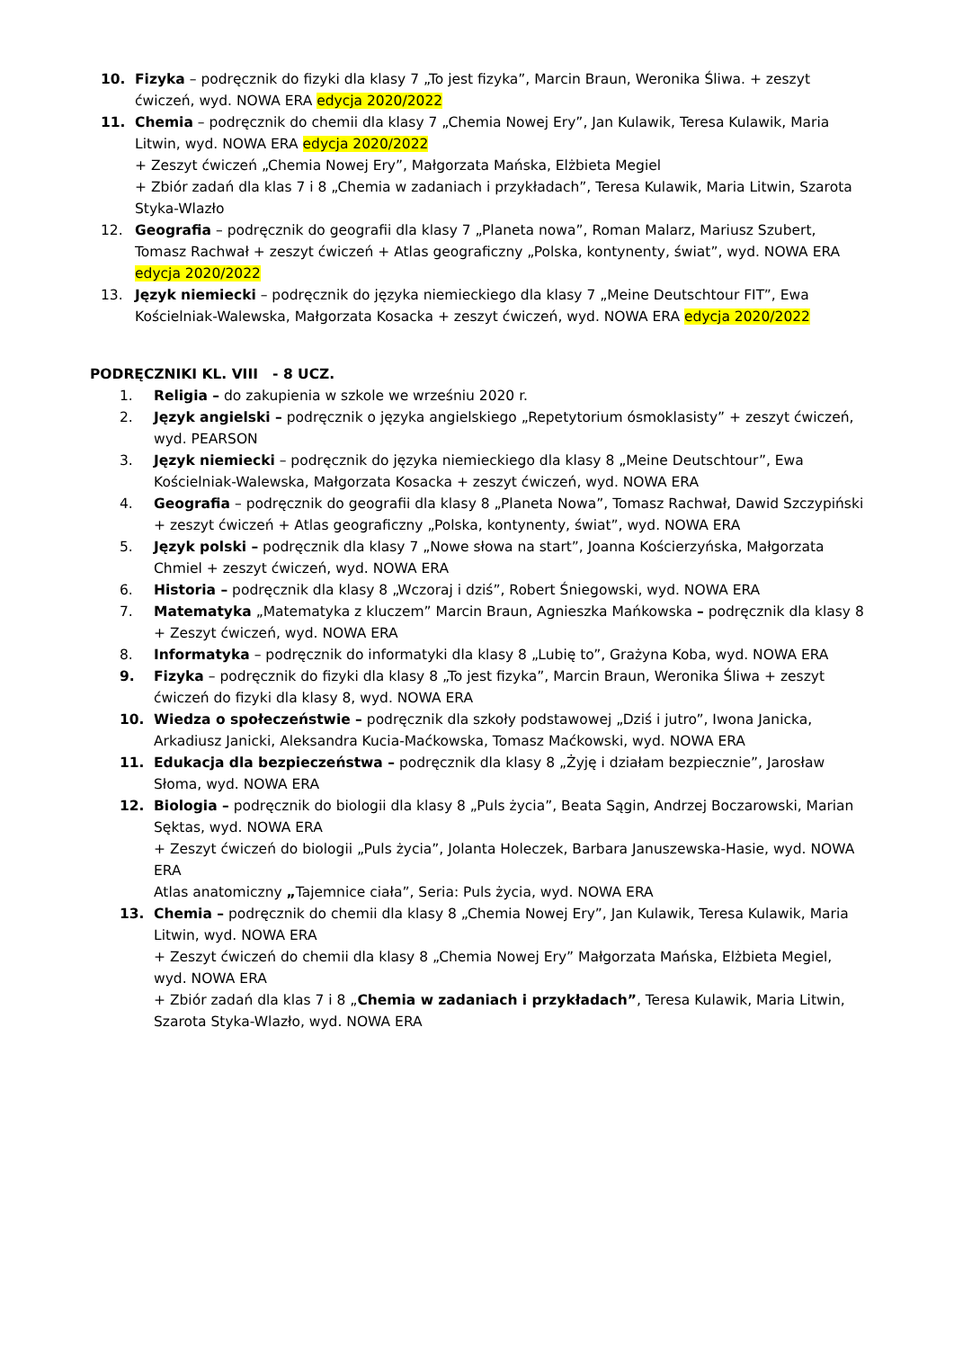10. Fizyka – podręcznik do fizyki dla klasy 7 „To jest fizyka”, Marcin Braun, Weronika Śliwa. + zeszyt ćwiczeń, wyd. NOWA ERA edycja 2020/2022
11. Chemia – podręcznik do chemii dla klasy 7 „Chemia Nowej Ery”, Jan Kulawik, Teresa Kulawik, Maria Litwin, wyd. NOWA ERA edycja 2020/2022
+ Zeszyt ćwiczeń „Chemia Nowej Ery”, Małgorzata Mańska, Elżbieta Megiel
+ Zbiór zadań dla klas 7 i 8 „Chemia w zadaniach i przykładach”, Teresa Kulawik, Maria Litwin, Szarota Styka-Wlazło
12. Geografia – podręcznik do geografii dla klasy 7 „Planeta nowa”, Roman Malarz, Mariusz Szubert, Tomasz Rachwał + zeszyt ćwiczeń + Atlas geograficzny „Polska, kontynenty, świat”, wyd. NOWA ERA edycja 2020/2022
13. Język niemiecki – podręcznik do języka niemieckiego dla klasy 7 „Meine Deutschtour FIT”, Ewa Kościelniak-Walewska, Małgorzata Kosacka + zeszyt ćwiczeń, wyd. NOWA ERA edycja 2020/2022
PODRĘCZNIKI KL. VIII - 8 UCZ.
1. Religia – do zakupienia w szkole we wrześniu 2020 r.
2. Język angielski – podręcznik o języka angielskiego „Repetytorium ósmoklasisty” + zeszyt ćwiczeń, wyd. PEARSON
3. Język niemiecki – podręcznik do języka niemieckiego dla klasy 8 „Meine Deutschtour”, Ewa Kościelniak-Walewska, Małgorzata Kosacka + zeszyt ćwiczeń, wyd. NOWA ERA
4. Geografia – podręcznik do geografii dla klasy 8 „Planeta Nowa”, Tomasz Rachwał, Dawid Szczypiński + zeszyt ćwiczeń + Atlas geograficzny „Polska, kontynenty, świat”, wyd. NOWA ERA
5. Język polski – podręcznik dla klasy 7 „Nowe słowa na start”, Joanna Kościerzyńska, Małgorzata Chmiel + zeszyt ćwiczeń, wyd. NOWA ERA
6. Historia – podręcznik dla klasy 8 „Wczoraj i dziś”, Robert Śniegowski, wyd. NOWA ERA
7. Matematyka „Matematyka z kluczem” Marcin Braun, Agnieszka Mańkowska – podręcznik dla klasy 8 + Zeszyt ćwiczeń, wyd. NOWA ERA
8. Informatyka – podręcznik do informatyki dla klasy 8 „Lubię to”, Grażyna Koba, wyd. NOWA ERA
9. Fizyka – podręcznik do fizyki dla klasy 8 „To jest fizyka”, Marcin Braun, Weronika Śliwa + zeszyt ćwiczeń do fizyki dla klasy 8, wyd. NOWA ERA
10. Wiedza o społeczeństwie – podręcznik dla szkoły podstawowej „Dziś i jutro”, Iwona Janicka, Arkadiusz Janicki, Aleksandra Kucia-Maćkowska, Tomasz Maćkowski, wyd. NOWA ERA
11. Edukacja dla bezpieczeństwa – podręcznik dla klasy 8 „Żyję i działam bezpiecznie”, Jarosław Słoma, wyd. NOWA ERA
12. Biologia – podręcznik do biologii dla klasy 8 „Puls życia”, Beata Sągin, Andrzej Boczarowski, Marian Sęktas, wyd. NOWA ERA
+ Zeszyt ćwiczeń do biologii „Puls życia”, Jolanta Holeczek, Barbara Januszewska-Hasie, wyd. NOWA ERA
Atlas anatomiczny „Tajemnice ciała”, Seria: Puls życia, wyd. NOWA ERA
13. Chemia – podręcznik do chemii dla klasy 8 „Chemia Nowej Ery”, Jan Kulawik, Teresa Kulawik, Maria Litwin, wyd. NOWA ERA
+ Zeszyt ćwiczeń do chemii dla klasy 8 „Chemia Nowej Ery” Małgorzata Mańska, Elżbieta Megiel, wyd. NOWA ERA
+ Zbiór zadań dla klas 7 i 8 „Chemia w zadaniach i przykładach”, Teresa Kulawik, Maria Litwin, Szarota Styka-Wlazło, wyd. NOWA ERA